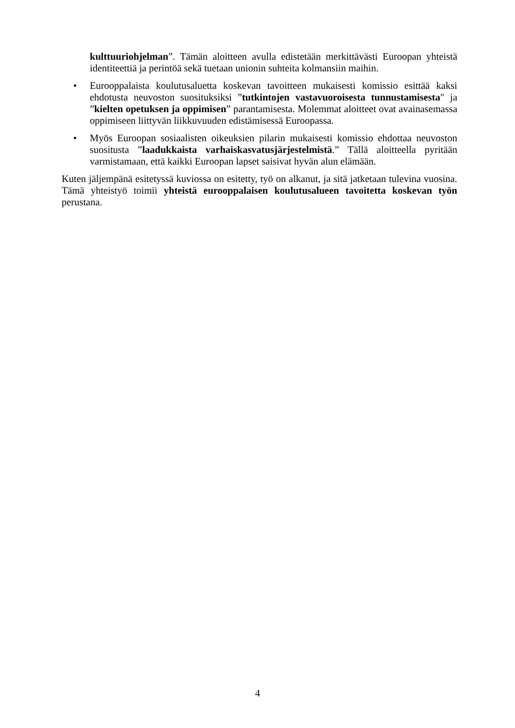kulttuuriohjelman”. Tämän aloitteen avulla edistetään merkittävästi Euroopan yhteistä identiteettiä ja perintöä sekä tuetaan unionin suhteita kolmansiin maihin.
• Eurooppalaista koulutusaluetta koskevan tavoitteen mukaisesti komissio esittää kaksi ehdotusta neuvoston suosituksiksi ”tutkintojen vastavuoroisesta tunnustamisesta" ja ”kielten opetuksen ja oppimisen” parantamisesta. Molemmat aloitteet ovat avainasemassa oppimiseen liittyvän liikkuvuuden edistämisessä Euroopassa.
• Myös Euroopan sosiaalisten oikeuksien pilarin mukaisesti komissio ehdottaa neuvoston suositusta ”laadukkaista varhaiskasvatusjärjestelmistä.” Tällä aloitteella pyritään varmistamaan, että kaikki Euroopan lapset saisivat hyvän alun elämään.
Kuten jäljempänä esitetyssä kuviossa on esitetty, työ on alkanut, ja sitä jatketaan tulevina vuosina. Tämä yhteistyö toimii yhteistä eurooppalaisen koulutusalueen tavoitetta koskevan työn perustana.
4